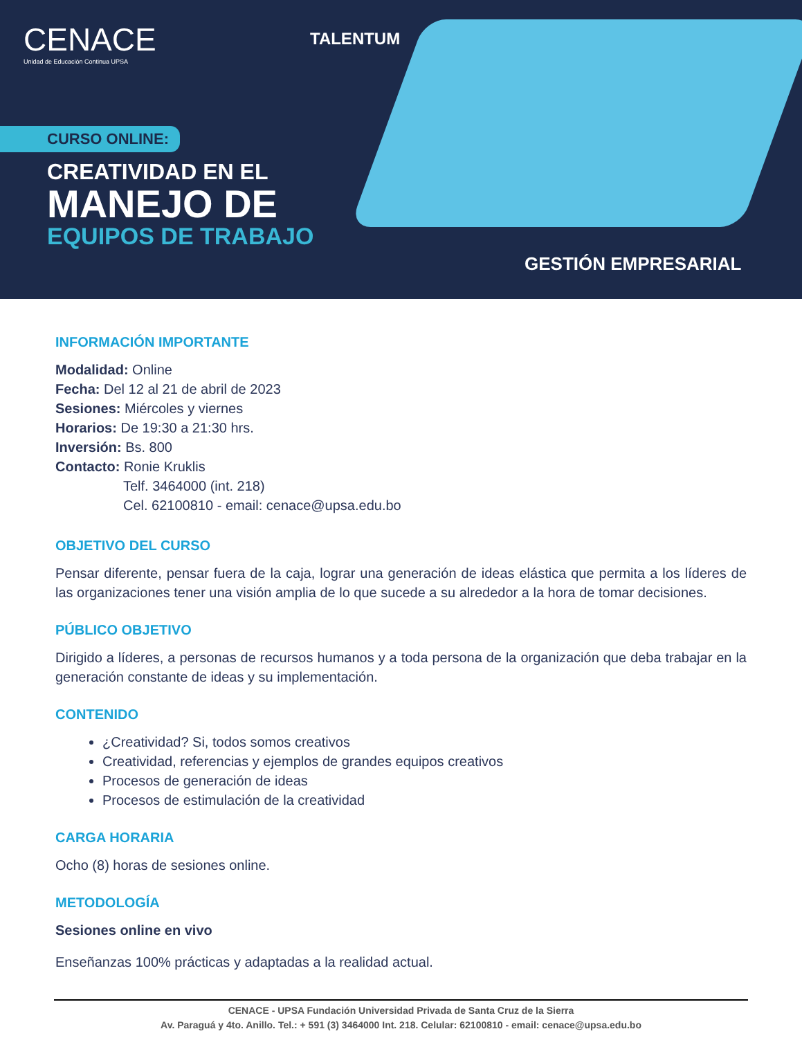CENACE
Unidad de Educación Continua UPSA
TALENTUM
CURSO ONLINE:
CREATIVIDAD EN EL
MANEJO DE
EQUIPOS DE TRABAJO
GESTIÓN EMPRESARIAL
INFORMACIÓN IMPORTANTE
Modalidad: Online
Fecha: Del 12 al 21 de abril de 2023
Sesiones: Miércoles y viernes
Horarios: De 19:30 a 21:30 hrs.
Inversión: Bs. 800
Contacto: Ronie Kruklis
Telf. 3464000 (int. 218)
Cel. 62100810 - email: cenace@upsa.edu.bo
OBJETIVO DEL CURSO
Pensar diferente, pensar fuera de la caja, lograr una generación de ideas elástica que permita a los líderes de las organizaciones tener una visión amplia de lo que sucede a su alrededor a la hora de tomar decisiones.
PÚBLICO OBJETIVO
Dirigido a líderes, a personas de recursos humanos y a toda persona de la organización que deba trabajar en la generación constante de ideas y su implementación.
CONTENIDO
¿Creatividad? Si, todos somos creativos
Creatividad, referencias y ejemplos de grandes equipos creativos
Procesos de generación de ideas
Procesos de estimulación de la creatividad
CARGA HORARIA
Ocho (8) horas de sesiones online.
METODOLOGÍA
Sesiones online en vivo
Enseñanzas 100% prácticas y adaptadas a la realidad actual.
CENACE - UPSA Fundación Universidad Privada de Santa Cruz de la Sierra
Av. Paraguá y 4to. Anillo. Tel.: + 591 (3) 3464000 Int. 218. Celular: 62100810 - email: cenace@upsa.edu.bo